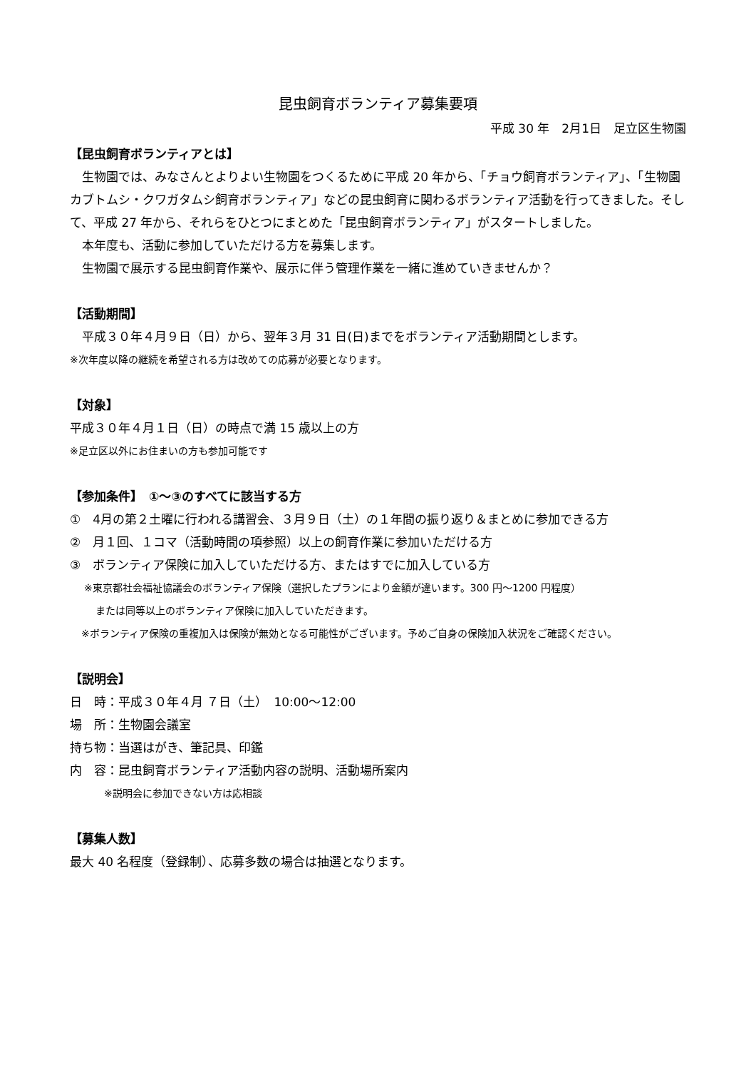昆虫飼育ボランティア募集要項
平成 30 年　2月1日　足立区生物園
【昆虫飼育ボランティアとは】
生物園では、みなさんとよりよい生物園をつくるために平成 20 年から、「チョウ飼育ボランティア」、「生物園カブトムシ・クワガタムシ飼育ボランティア」などの昆虫飼育に関わるボランティア活動を行ってきました。そして、平成 27 年から、それらをひとつにまとめた「昆虫飼育ボランティア」がスタートしました。
本年度も、活動に参加していただける方を募集します。
生物園で展示する昆虫飼育作業や、展示に伴う管理作業を一緒に進めていきませんか？
【活動期間】
平成３０年４月９日（日）から、翌年３月 31 日(日)までをボランティア活動期間とします。
※次年度以降の継続を希望される方は改めての応募が必要となります。
【対象】
平成３０年４月１日（日）の時点で満 15 歳以上の方
※足立区以外にお住まいの方も参加可能です
【参加条件】　①～③のすべてに該当する方
①　4月の第２土曜に行われる講習会、３月９日（土）の１年間の振り返り＆まとめに参加できる方
②　月１回、１コマ（活動時間の項参照）以上の飼育作業に参加いただける方
③　ボランティア保険に加入していただける方、またはすでに加入している方
※東京都社会福祉協議会のボランティア保険（選択したプランにより金額が違います。300 円～1200 円程度）
または同等以上のボランティア保険に加入していただきます。
※ボランティア保険の重複加入は保険が無効となる可能性がございます。予めご自身の保険加入状況をご確認ください。
【説明会】
日　時：平成３０年４月 ７日（土）　10:00～12:00
場　所：生物園会議室
持ち物：当選はがき、筆記具、印鑑
内　容：昆虫飼育ボランティア活動内容の説明、活動場所案内
※説明会に参加できない方は応相談
【募集人数】
最大 40 名程度（登録制）、応募多数の場合は抽選となります。